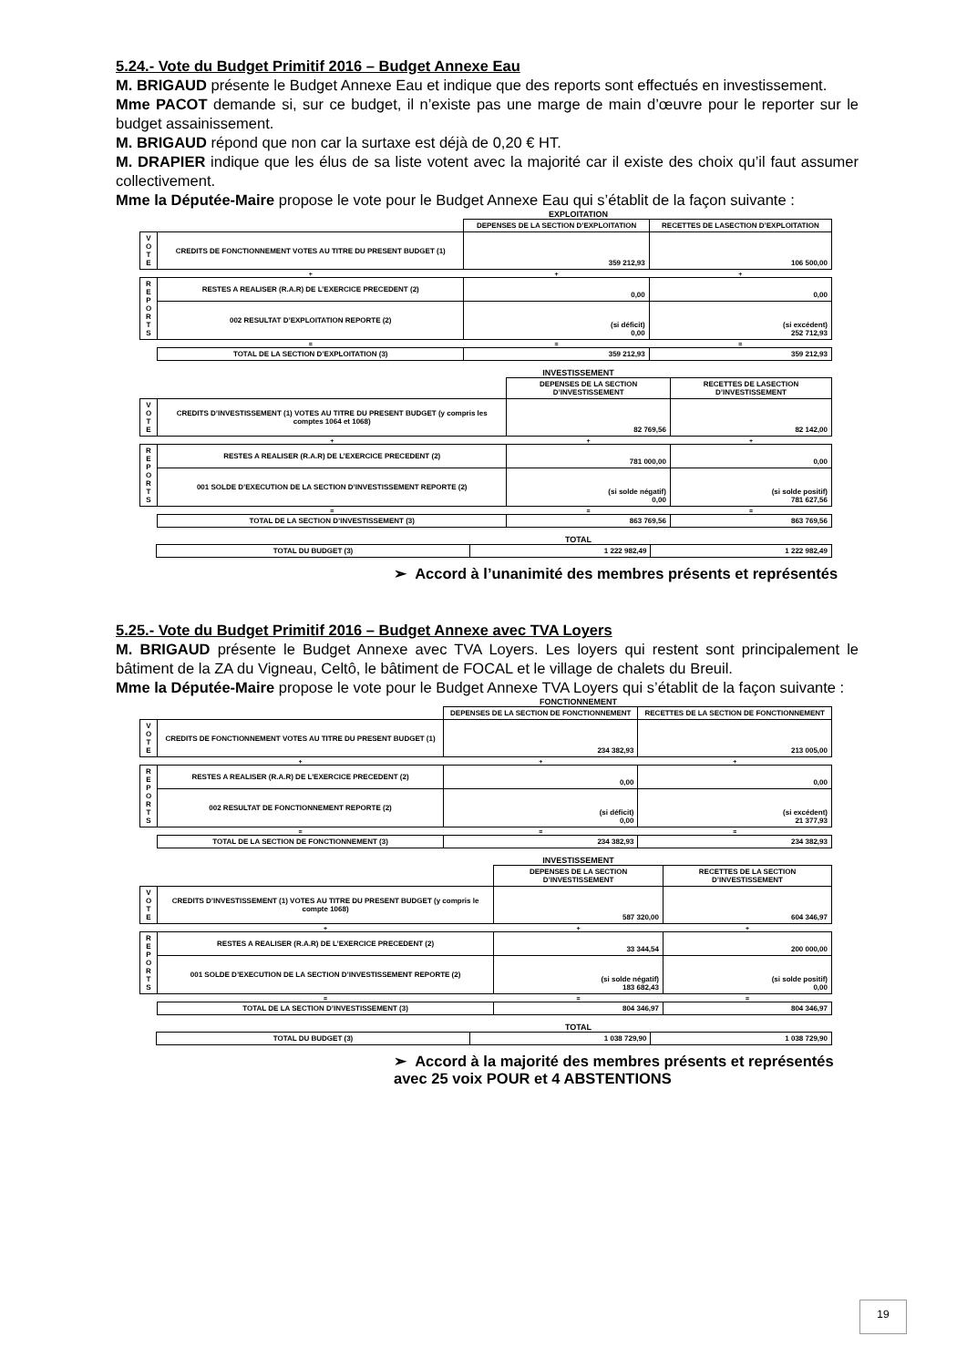5.24.- Vote du Budget Primitif 2016 – Budget Annexe Eau
M. BRIGAUD présente le Budget Annexe Eau et indique que des reports sont effectués en investissement.
Mme PACOT demande si, sur ce budget, il n’existe pas une marge de main d’œuvre pour le reporter sur le budget assainissement.
M. BRIGAUD répond que non car la surtaxe est déjà de 0,20 € HT.
M. DRAPIER indique que les élus de sa liste votent avec la majorité car il existe des choix qu’il faut assumer collectivement.
Mme la Députée-Maire propose le vote pour le Budget Annexe Eau qui s’établit de la façon suivante :
EXPLOITATION
| | | DEPENSES DE LA SECTION D’EXPLOITATION | RECETTES DE LASECTION D’EXPLOITATION |
| V O T E | CREDITS DE FONCTIONNEMENT VOTES AU TITRE DU PRESENT BUDGET (1) | 359 212,93 | 106 500,00 |
| | + | + | + |
| R E P O R T S | RESTES A REALISER (R.A.R) DE L’EXERCICE PRECEDENT (2) | 0,00 | 0,00 |
| | 002 RESULTAT D’EXPLOITATION REPORTE (2) | (si déficit) 0,00 | (si excédent) 252 712,93 |
| | = | = | = |
| | TOTAL DE LA SECTION D’EXPLOITATION (3) | 359 212,93 | 359 212,93 |
INVESTISSEMENT
| | | DEPENSES DE LA SECTION D’INVESTISSEMENT | RECETTES DE LASECTION D’INVESTISSEMENT |
| V O T E | CREDITS D’INVESTISSEMENT (1) VOTES AU TITRE DU PRESENT BUDGET (y compris les comptes 1064 et 1068) | 82 769,56 | 82 142,00 |
| | + | + | + |
| R E P O R T S | RESTES A REALISER (R.A.R) DE L’EXERCICE PRECEDENT (2) | 781 000,00 | 0,00 |
| | 001 SOLDE D’EXECUTION DE LA SECTION D’INVESTISSEMENT REPORTE (2) | (si solde négatif) 0,00 | (si solde positif) 781 627,56 |
| | = | = | = |
| | TOTAL DE LA SECTION D’INVESTISSEMENT (3) | 863 769,56 | 863 769,56 |
TOTAL
| | TOTAL DU BUDGET (3) | 1 222 982,49 | 1 222 982,49 |
➢ Accord à l’unanimité des membres présents et représentés
5.25.- Vote du Budget Primitif 2016 – Budget Annexe avec TVA Loyers
M. BRIGAUD présente le Budget Annexe avec TVA Loyers. Les loyers qui restent sont principalement le bâtiment de la ZA du Vigneau, Celtô, le bâtiment de FOCAL et le village de chalets du Breuil.
Mme la Députée-Maire propose le vote pour le Budget Annexe TVA Loyers qui s’établit de la façon suivante :
FONCTIONNEMENT
| | | DEPENSES DE LA SECTION DE FONCTIONNEMENT | RECETTES DE LA SECTION DE FONCTIONNEMENT |
| V O T E | CREDITS DE FONCTIONNEMENT VOTES AU TITRE DU PRESENT BUDGET (1) | 234 382,93 | 213 005,00 |
| | + | + | + |
| R E P O R T S | RESTES A REALISER (R.A.R) DE L’EXERCICE PRECEDENT (2) | 0,00 | 0,00 |
| | 002 RESULTAT DE FONCTIONNEMENT REPORTE (2) | (si déficit) 0,00 | (si excédent) 21 377,93 |
| | = | = | = |
| | TOTAL DE LA SECTION DE FONCTIONNEMENT (3) | 234 382,93 | 234 382,93 |
INVESTISSEMENT
| | | DEPENSES DE LA SECTION D’INVESTISSEMENT | RECETTES DE LA SECTION D’INVESTISSEMENT |
| V O T E | CREDITS D’INVESTISSEMENT (1) VOTES AU TITRE DU PRESENT BUDGET (y compris le compte 1068) | 587 320,00 | 604 346,97 |
| | + | + | + |
| R E P O R T S | RESTES A REALISER (R.A.R) DE L’EXERCICE PRECEDENT (2) | 33 344,54 | 200 000,00 |
| | 001 SOLDE D’EXECUTION DE LA SECTION D’INVESTISSEMENT REPORTE (2) | (si solde négatif) 183 682,43 | (si solde positif) 0,00 |
| | = | = | = |
| | TOTAL DE LA SECTION D’INVESTISSEMENT (3) | 804 346,97 | 804 346,97 |
TOTAL
| | TOTAL DU BUDGET (3) | 1 038 729,90 | 1 038 729,90 |
➢ Accord à la majorité des membres présents et représentés avec 25 voix POUR et 4 ABSTENTIONS
19